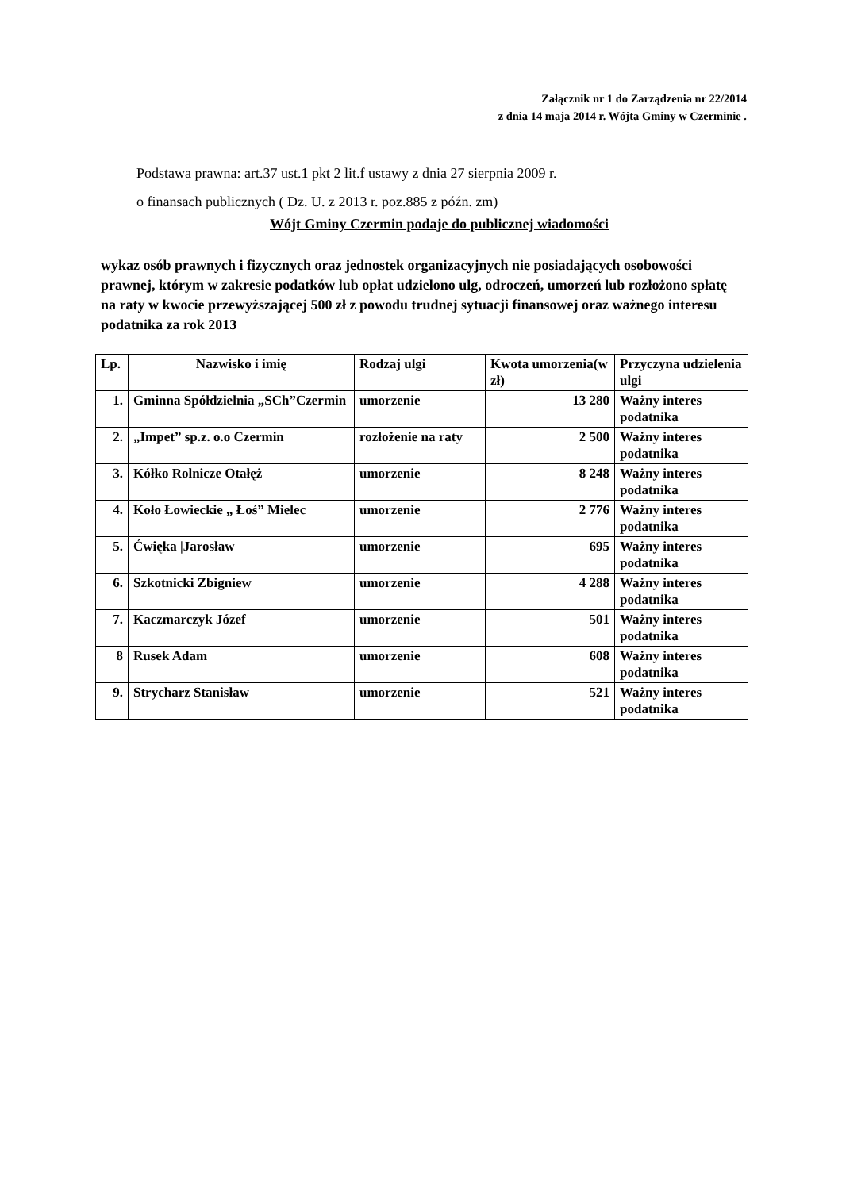Załącznik nr 1 do Zarządzenia nr 22/2014
z dnia 14 maja 2014 r. Wójta Gminy w Czerminie .
Podstawa prawna: art.37 ust.1 pkt 2 lit.f ustawy z dnia 27 sierpnia 2009 r.
o finansach publicznych ( Dz. U. z 2013 r. poz.885 z późn. zm)
Wójt Gminy Czermin podaje do publicznej wiadomości
wykaz osób prawnych i fizycznych oraz jednostek organizacyjnych nie posiadających osobowości prawnej, którym w zakresie podatków lub opłat udzielono ulg, odroczeń, umorzeń lub rozłożono spłatę na raty w kwocie przewyższającej 500 zł z powodu trudnej sytuacji finansowej oraz ważnego interesu podatnika za rok 2013
| Lp. | Nazwisko i imię | Rodzaj ulgi | Kwota umorzenia(w zł) | Przyczyna udzielenia ulgi |
| --- | --- | --- | --- | --- |
| 1. | Gminna Spółdzielnia „SCh”Czermin | umorzenie | 13 280 | Ważny interes podatnika |
| 2. | „Impet” sp.z. o.o Czermin | rozłożenie na raty | 2 500 | Ważny interes podatnika |
| 3. | Kółko Rolnicze Otałęż | umorzenie | 8 248 | Ważny interes podatnika |
| 4. | Koło Łowieckie „ Łoś” Mielec | umorzenie | 2 776 | Ważny interes podatnika |
| 5. | Ćwięka /Jarosław | umorzenie | 695 | Ważny interes podatnika |
| 6. | Szkotnicki Zbigniew | umorzenie | 4 288 | Ważny interes podatnika |
| 7. | Kaczmarczyk Józef | umorzenie | 501 | Ważny interes podatnika |
| 8 | Rusek Adam | umorzenie | 608 | Ważny interes podatnika |
| 9. | Strycharz Stanisław | umorzenie | 521 | Ważny interes podatnika |